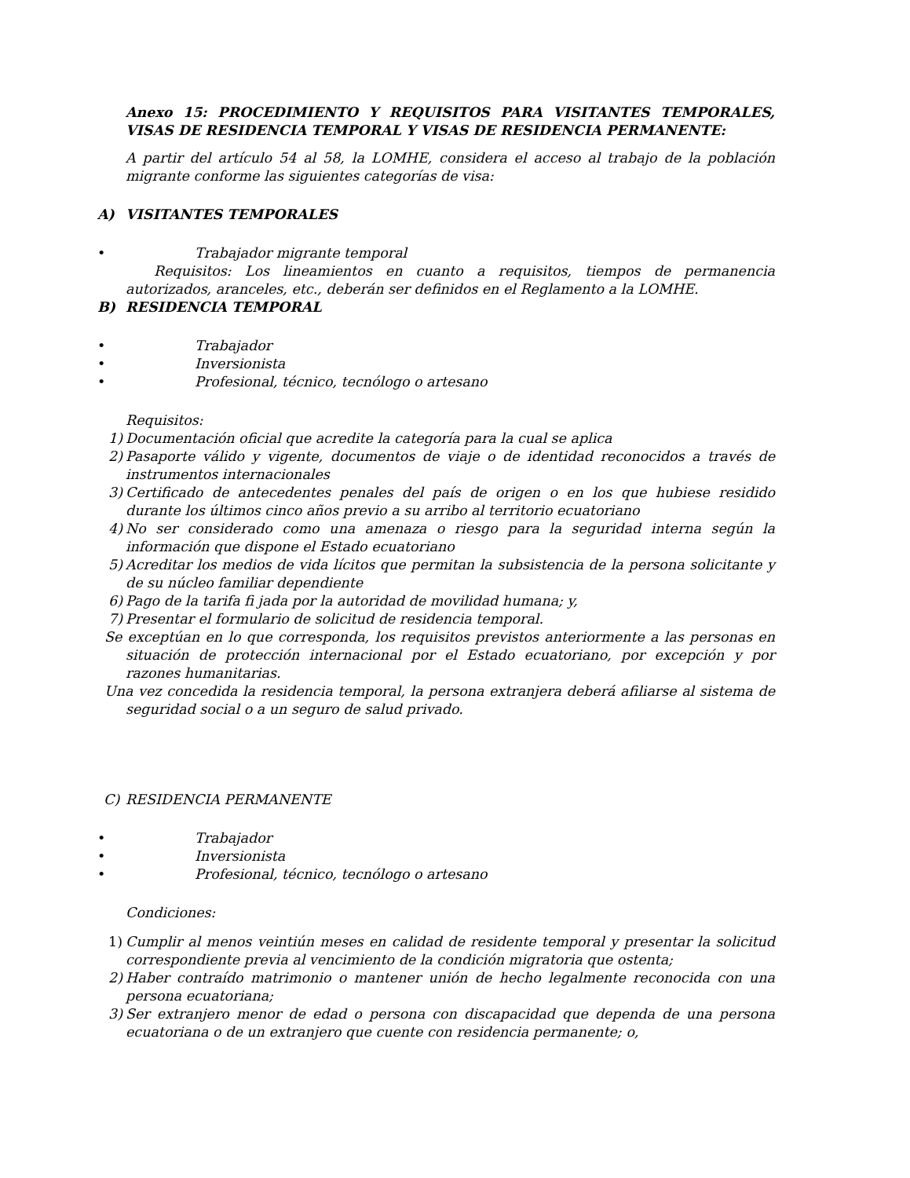Anexo 15: PROCEDIMIENTO Y REQUISITOS PARA VISITANTES TEMPORALES, VISAS DE RESIDENCIA TEMPORAL Y VISAS DE RESIDENCIA PERMANENTE:
A partir del artículo 54 al 58, la LOMHE, considera el acceso al trabajo de la población migrante conforme las siguientes categorías de visa:
A) VISITANTES TEMPORALES
• Trabajador migrante temporal
Requisitos: Los lineamientos en cuanto a requisitos, tiempos de permanencia autorizados, aranceles, etc., deberán ser definidos en el Reglamento a la LOMHE.
B) RESIDENCIA TEMPORAL
• Trabajador
• Inversionista
• Profesional, técnico, tecnólogo o artesano
Requisitos:
1) Documentación oficial que acredite la categoría para la cual se aplica
2) Pasaporte válido y vigente, documentos de viaje o de identidad reconocidos a través de instrumentos internacionales
3) Certificado de antecedentes penales del país de origen o en los que hubiese residido durante los últimos cinco años previo a su arribo al territorio ecuatoriano
4) No ser considerado como una amenaza o riesgo para la seguridad interna según la información que dispone el Estado ecuatoriano
5) Acreditar los medios de vida lícitos que permitan la subsistencia de la persona solicitante y de su núcleo familiar dependiente
6) Pago de la tarifa fi jada por la autoridad de movilidad humana; y,
7) Presentar el formulario de solicitud de residencia temporal.
Se exceptúan en lo que corresponda, los requisitos previstos anteriormente a las personas en situación de protección internacional por el Estado ecuatoriano, por excepción y por razones humanitarias.
Una vez concedida la residencia temporal, la persona extranjera deberá afiliarse al sistema de seguridad social o a un seguro de salud privado.
C) RESIDENCIA PERMANENTE
• Trabajador
• Inversionista
• Profesional, técnico, tecnólogo o artesano
Condiciones:
1) Cumplir al menos veintiún meses en calidad de residente temporal y presentar la solicitud correspondiente previa al vencimiento de la condición migratoria que ostenta;
2) Haber contraído matrimonio o mantener unión de hecho legalmente reconocida con una persona ecuatoriana;
3) Ser extranjero menor de edad o persona con discapacidad que dependa de una persona ecuatoriana o de un extranjero que cuente con residencia permanente; o,